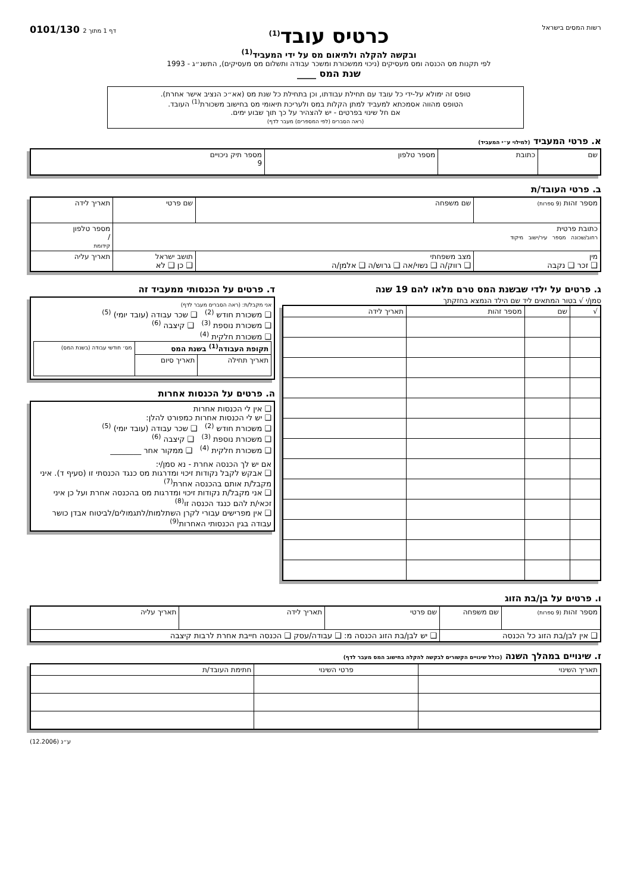רשות המסים בישראל
כרטיס עובד<sup>(1)</sup>
ובקשה להקלה ולתיאום מס על ידי המעביד<sup>(1)</sup>
לפי תקנות מס הכנסה ומס מעסיקים (ניכוי ממשכורת ומשכר עבודה ותשלום מס מעסיקים), התשנ״ג - 1993
שנת המס ____
0101/130 דף 1 מתוך 2
טופס זה ימולא על-ידי כל עובד עם תחילת עבודתו, וכן בתחילת כל שנת מס (אא״כ הנציב אישר אחרת).
הטופס מהווה אסמכתא למעביד למתן הקלות במס ולעריכת תיאומי מס בחישוב משכורת<sup>(1)</sup> העובד.
אם חל שינוי בפרטים - יש להצהיר על כך תוך שבוע ימים.
(ראה הסברים (לפי המספרים) מעבר לדף)
א. פרטי המעביד (למילוי ע״י המעביד)
| שם | כתובת | מספר טלפון | מספר תיק ניכויים 9 |
ב. פרטי העובד/ת
| מספר זהות (9 ספרות) | שם משפחה | שם פרטי | | תאריך לידה |
| כתובת פרטית רחוב/שכונה מספר עיר/ישוב מיקוד | | | | מספר טלפון / קידומת |
| מין ❑ זכר ❑ נקבה | מצב משפחתי ❑ רווק/ה ❑ נשוי/אה ❑ גרוש/ה ❑ אלמן/ה | | תושב ישראל ❑ כן ❑ לא | תאריך עליה |
ג. פרטים על ילדי שבשנת המס טרם מלאו להם 19 שנה
סמן/י √ בטור המתאים ליד שם הילד הנמצא בחזקתך
| √ | שם | מספר זהות | תאריך לידה |
| --- | --- | --- | --- |
ד. פרטים על הכנסותי ממעביד זה
אני מקבל/ת: (ראה הסברים מעבר לדף)
❑ משכורת חודש <sup>(2)</sup> ❑ שכר עבודה (עובד יומי) <sup>(5)</sup>
❑ משכורת נוספת <sup>(3)</sup> ❑ קיצבה <sup>(6)</sup>
❑ משכורת חלקית <sup>(4)</sup>
| תקופת העבודה<sup>(1)</sup> בשנת המס | | מס׳ חודשי עבודה (בשנת המס) |
| --- | --- | --- |
| תאריך תחילה | תאריך סיום | |
ה. פרטים על הכנסות אחרות
❑ אין לי הכנסות אחרות
❑ יש לי הכנסות אחרות כמפורט להלן:
❑ משכורת חודש <sup>(2)</sup> ❑ שכר עבודה (עובד יומי) <sup>(5)</sup>
❑ משכורת נוספת <sup>(3)</sup> ❑ קיצבה <sup>(6)</sup>
❑ משכורת חלקית <sup>(4)</sup> ❑ ממקור אחר ________
אם יש לך הכנסה אחרת - נא סמן/י:
❑ אבקש לקבל נקודות זיכוי ומדרגות מס כנגד הכנסתי זו (סעיף ד). איני מקבל/ת אותם בהכנסה אחרת<sup>(7)</sup>
❑ אני מקבל/ת נקודות זיכוי ומדרגות מס בהכנסה אחרת ועל כן איני זכאי/ת להם כנגד הכנסה זו<sup>(8)</sup>
❑ אין מפרישים עבורי לקרן השתלמות/לתגמולים/לביטוח אבדן כושר עבודה בגין הכנסותי האחרות<sup>(9)</sup>
ו. פרטים על בן/בת הזוג
| מספר זהות (9 ספרות) | שם משפחה | שם פרטי | תאריך לידה | תאריך עליה |
| ❑ אין לבן/בת הזוג כל הכנסה | | ❑ יש לבן/בת הזוג הכנסה מ: ❑ עבודה/עסק ❑ הכנסה חייבת אחרת לרבות קיצבה | | |
ז. שינויים במהלך השנה (כולל שינויים הקשורים לבקשה להקלה בחישוב המס מעבר לדף)
| תאריך השינוי | פרטי השינוי | חתימת העובד/ת |
| --- | --- | --- |
ע״נ (12.2006)